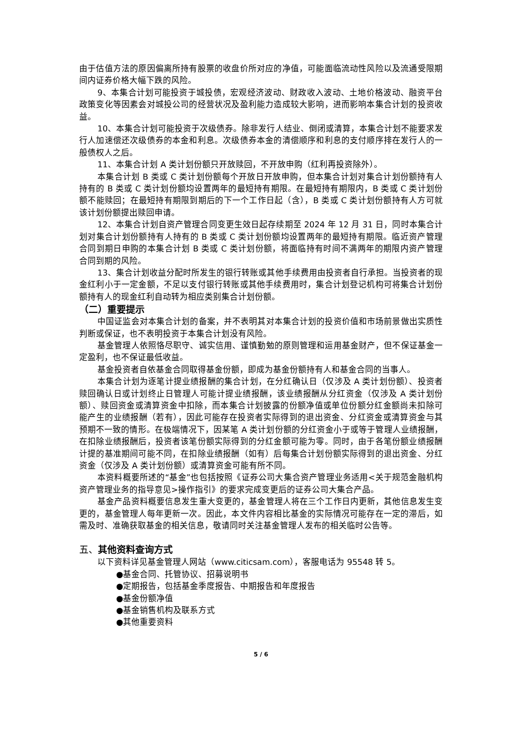由于估值方法的原因偏离所持有股票的收盘价所对应的净值，可能面临流动性风险以及流通受限期间内证券价格大幅下跌的风险。
9、本集合计划可能投资于城投债，宏观经济波动、财政收入波动、土地价格波动、融资平台政策变化等因素会对城投公司的经营状况及盈利能力造成较大影响，进而影响本集合计划的投资收益。
10、本集合计划可能投资于次级债券。除非发行人结业、倒闭或清算，本集合计划不能要求发行人加速偿还次级债券的本金和利息。次级债券本金的清偿顺序和利息的支付顺序排在发行人的一般债权人之后。
11、本集合计划 A 类计划份额只开放赎回，不开放申购（红利再投资除外）。
本集合计划 B 类或 C 类计划份额每个开放日开放申购，但本集合计划对集合计划份额持有人持有的 B 类或 C 类计划份额均设置两年的最短持有期限。在最短持有期限内，B 类或 C 类计划份额不能赎回；在最短持有期限到期后的下一个工作日起（含），B 类或 C 类计划份额持有人方可就该计划份额提出赎回申请。
12、本集合计划自资产管理合同变更生效日起存续期至 2024 年 12 月 31 日，同时本集合计划对集合计划份额持有人持有的 B 类或 C 类计划份额均设置两年的最短持有期限。临近资产管理合同到期日申购的本集合计划 B 类或 C 类计划份额，将面临持有时间不满两年的期限内资产管理合同到期的风险。
13、集合计划收益分配时所发生的银行转账或其他手续费用由投资者自行承担。当投资者的现金红利小于一定金额，不足以支付银行转账或其他手续费用时，集合计划登记机构可将集合计划份额持有人的现金红利自动转为相应类别集合计划份额。
（二）重要提示
中国证监会对本集合计划的备案，并不表明其对本集合计划的投资价值和市场前景做出实质性判断或保证，也不表明投资于本集合计划没有风险。
基金管理人依照恪尽职守、诚实信用、谨慎勤勉的原则管理和运用基金财产，但不保证基金一定盈利，也不保证最低收益。
基金投资者自依基金合同取得基金份额，即成为基金份额持有人和基金合同的当事人。
本集合计划为逐笔计提业绩报酬的集合计划，在分红确认日（仅涉及 A 类计划份额）、投资者赎回确认日或计划终止日管理人可能计提业绩报酬，该业绩报酬从分红资金（仅涉及 A 类计划份额）、赎回资金或清算资金中扣除，而本集合计划披露的份额净值或单位份额分红金额尚未扣除可能产生的业绩报酬（若有），因此可能存在投资者实际得到的退出资金、分红资金或清算资金与其预期不一致的情形。在极端情况下，因某笔 A 类计划份额的分红资金小于或等于管理人业绩报酬，在扣除业绩报酬后，投资者该笔份额实际得到的分红金额可能为零。同时，由于各笔份额业绩报酬计提的基准期间可能不同，在扣除业绩报酬（如有）后每集合计划份额实际得到的退出资金、分红资金（仅涉及 A 类计划份额）或清算资金可能有所不同。
本资料概要所述的“基金”也包括按照《证券公司大集合资产管理业务适用<关于规范金融机构资产管理业务的指导意见>操作指引》的要求完成变更后的证券公司大集合产品。
基金产品资料概要信息发生重大变更的，基金管理人将在三个工作日内更新，其他信息发生变更的，基金管理人每年更新一次。因此，本文件内容相比基金的实际情况可能存在一定的滞后，如需及时、准确获取基金的相关信息，敬请同时关注基金管理人发布的相关临时公告等。
五、其他资料查询方式
以下资料详见基金管理人网站（www.citicsam.com），客服电话为 95548 转 5。
●基金合同、托管协议、招募说明书
●定期报告，包括基金季度报告、中期报告和年度报告
●基金份额净值
●基金销售机构及联系方式
●其他重要资料
5 / 6